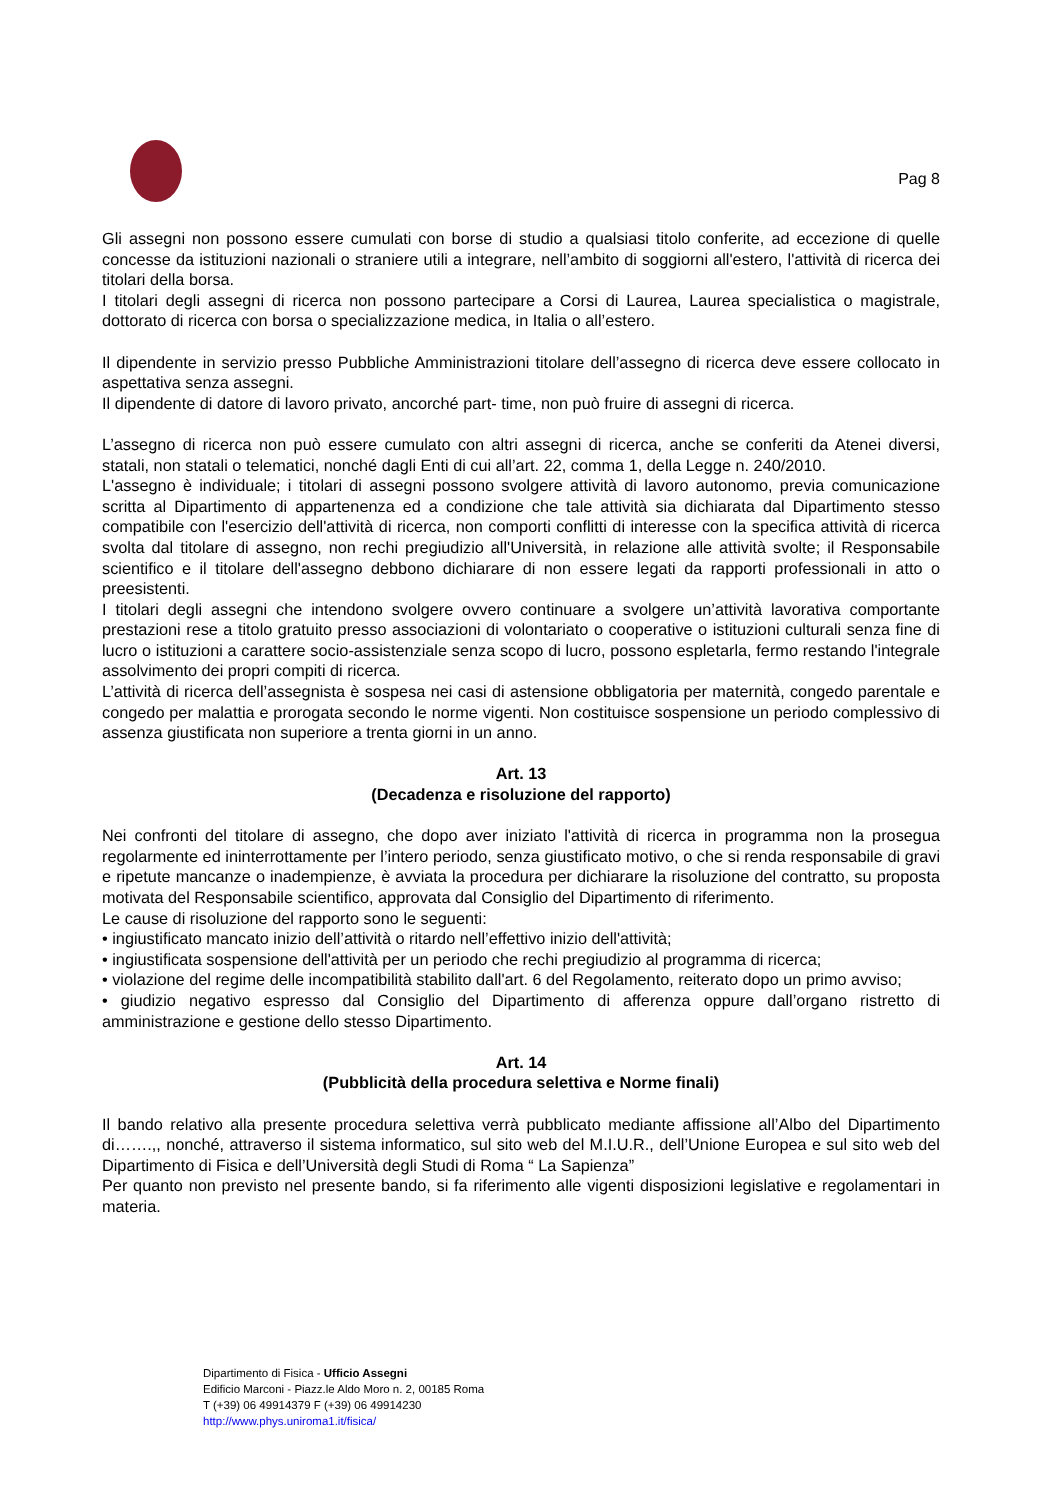Pag 8
Gli assegni non possono essere cumulati con borse di studio a qualsiasi titolo conferite, ad eccezione di quelle concesse da istituzioni nazionali o straniere utili a integrare, nell’ambito di soggiorni all'estero, l'attività di ricerca dei titolari della borsa.
I titolari degli assegni di ricerca non possono partecipare a Corsi di Laurea, Laurea specialistica o magistrale, dottorato di ricerca con borsa o specializzazione medica, in Italia o all’estero.
Il dipendente in servizio presso Pubbliche Amministrazioni titolare dell’assegno di ricerca deve essere collocato in aspettativa senza assegni.
Il dipendente di datore di lavoro privato, ancorché part- time, non può fruire di assegni di ricerca.
L’assegno di ricerca non può essere cumulato con altri assegni di ricerca, anche se conferiti da Atenei diversi, statali, non statali o telematici, nonché dagli Enti di cui all’art. 22, comma 1, della Legge n. 240/2010.
L'assegno è individuale; i titolari di assegni possono svolgere attività di lavoro autonomo, previa comunicazione scritta al Dipartimento di appartenenza ed a condizione che tale attività sia dichiarata dal Dipartimento stesso compatibile con l'esercizio dell'attività di ricerca, non comporti conflitti di interesse con la specifica attività di ricerca svolta dal titolare di assegno, non rechi pregiudizio all'Università, in relazione alle attività svolte; il Responsabile scientifico e il titolare dell'assegno debbono dichiarare di non essere legati da rapporti professionali in atto o preesistenti.
I titolari degli assegni che intendono svolgere ovvero continuare a svolgere un’attività lavorativa comportante prestazioni rese a titolo gratuito presso associazioni di volontariato o cooperative o istituzioni culturali senza fine di lucro o istituzioni a carattere socio-assistenziale senza scopo di lucro, possono espletarla, fermo restando l'integrale assolvimento dei propri compiti di ricerca.
L’attività di ricerca dell’assegnista è sospesa nei casi di astensione obbligatoria per maternità, congedo parentale e congedo per malattia e prorogata secondo le norme vigenti. Non costituisce sospensione un periodo complessivo di assenza giustificata non superiore a trenta giorni in un anno.
Art. 13
(Decadenza e risoluzione del rapporto)
Nei confronti del titolare di assegno, che dopo aver iniziato l'attività di ricerca in programma non la prosegua regolarmente ed ininterrottamente per l’intero periodo, senza giustificato motivo, o che si renda responsabile di gravi e ripetute mancanze o inadempienze, è avviata la procedura per dichiarare la risoluzione del contratto, su proposta motivata del Responsabile scientifico, approvata dal Consiglio del Dipartimento di riferimento.
Le cause di risoluzione del rapporto sono le seguenti:
• ingiustificato mancato inizio dell’attività o ritardo nell’effettivo inizio dell'attività;
• ingiustificata sospensione dell'attività per un periodo che rechi pregiudizio al programma di ricerca;
• violazione del regime delle incompatibilità stabilito dall'art. 6 del Regolamento, reiterato dopo un primo avviso;
• giudizio negativo espresso dal Consiglio del Dipartimento di afferenza oppure dall’organo ristretto di amministrazione e gestione dello stesso Dipartimento.
Art. 14
(Pubblicità della procedura selettiva e Norme finali)
Il bando relativo alla presente procedura selettiva verrà pubblicato mediante affissione all’Albo del Dipartimento di…….,, nonché, attraverso il sistema informatico, sul sito web del M.I.U.R., dell’Unione Europea e sul sito web del Dipartimento di Fisica e dell’Università degli Studi di Roma “ La Sapienza”
Per quanto non previsto nel presente bando, si fa riferimento alle vigenti disposizioni legislative e regolamentari in materia.
Dipartimento di Fisica - Ufficio Assegni
Edificio Marconi - Piazz.le Aldo Moro n. 2, 00185 Roma
T (+39) 06 49914379 F (+39) 06 49914230
http://www.phys.uniroma1.it/fisica/